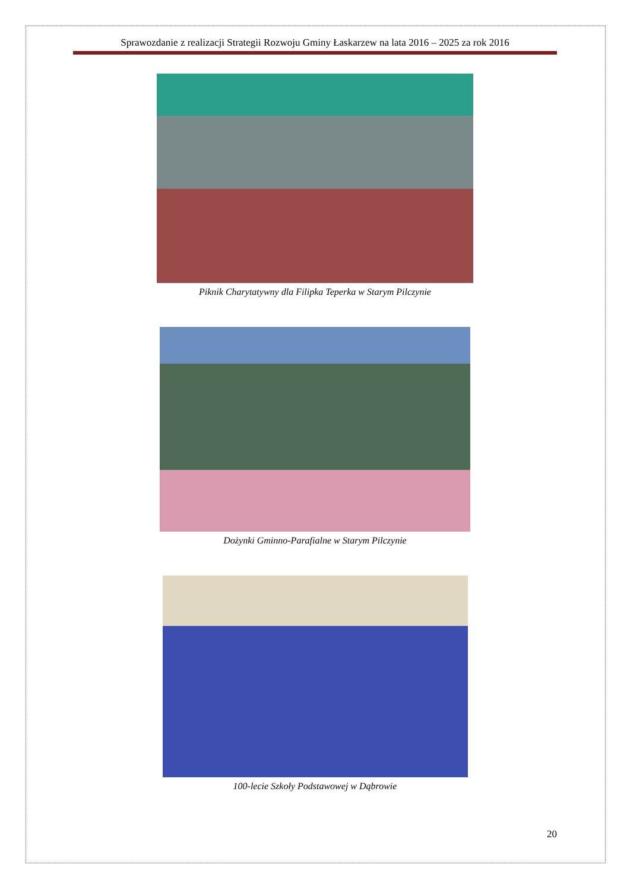Sprawozdanie z realizacji Strategii Rozwoju Gminy Łaskarzew na lata 2016 – 2025 za rok 2016
Piknik Charytatywny dla Filipka Teperka w Starym Pilczynie
Dożynki Gminno-Parafialne w Starym Pilczynie
100-lecie Szkoły Podstawowej w Dąbrowie
20